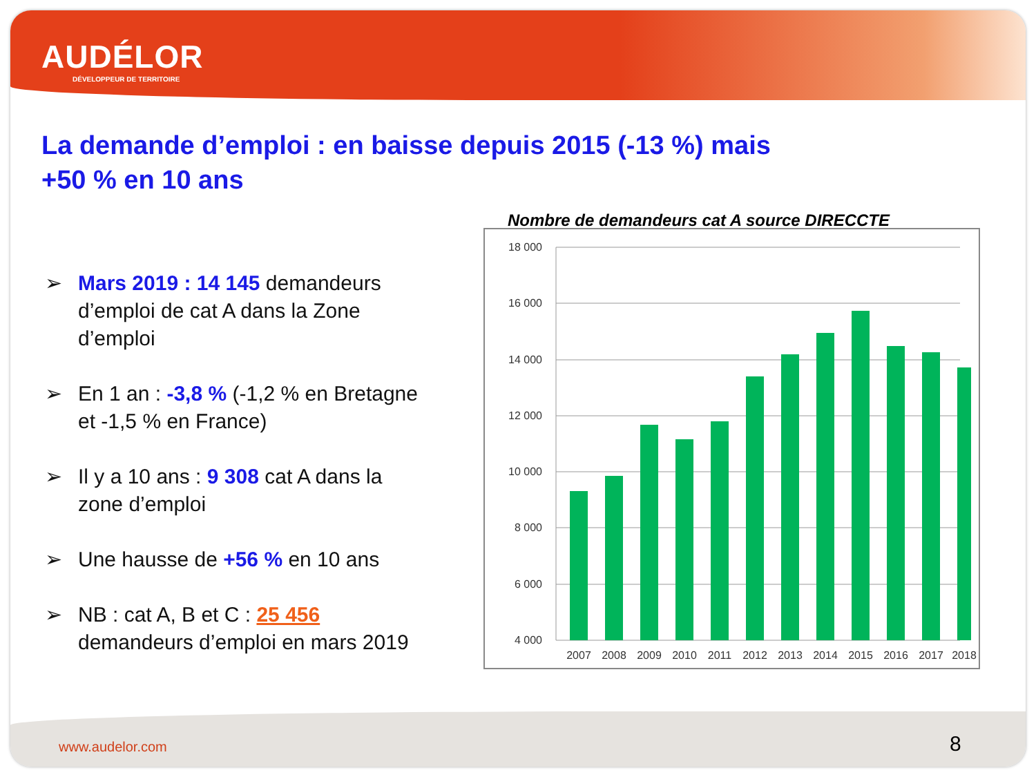AUDÉLOR
DÉVELOPPEUR DE TERRITOIRE
La demande d’emploi : en baisse depuis 2015 (-13 %) mais +50 % en 10 ans
➢ Mars 2019 : 14 145 demandeurs d’emploi de cat A dans la Zone d’emploi
➢ En 1 an : -3,8 % (-1,2 % en Bretagne et -1,5 % en France)
➢ Il y a 10 ans : 9 308 cat A dans la zone d’emploi
➢ Une hausse de +56 % en 10 ans
➢ NB : cat A, B et C : 25 456 demandeurs d’emploi en mars 2019
Nombre de demandeurs cat A source DIRECCTE
18 000
16 000
14 000
12 000
10 000
8 000
6 000
4 000
2007
2008
2009
2010
2011
2012
2013
2014
2015
2016
2017
2018
www.audelor.com 8